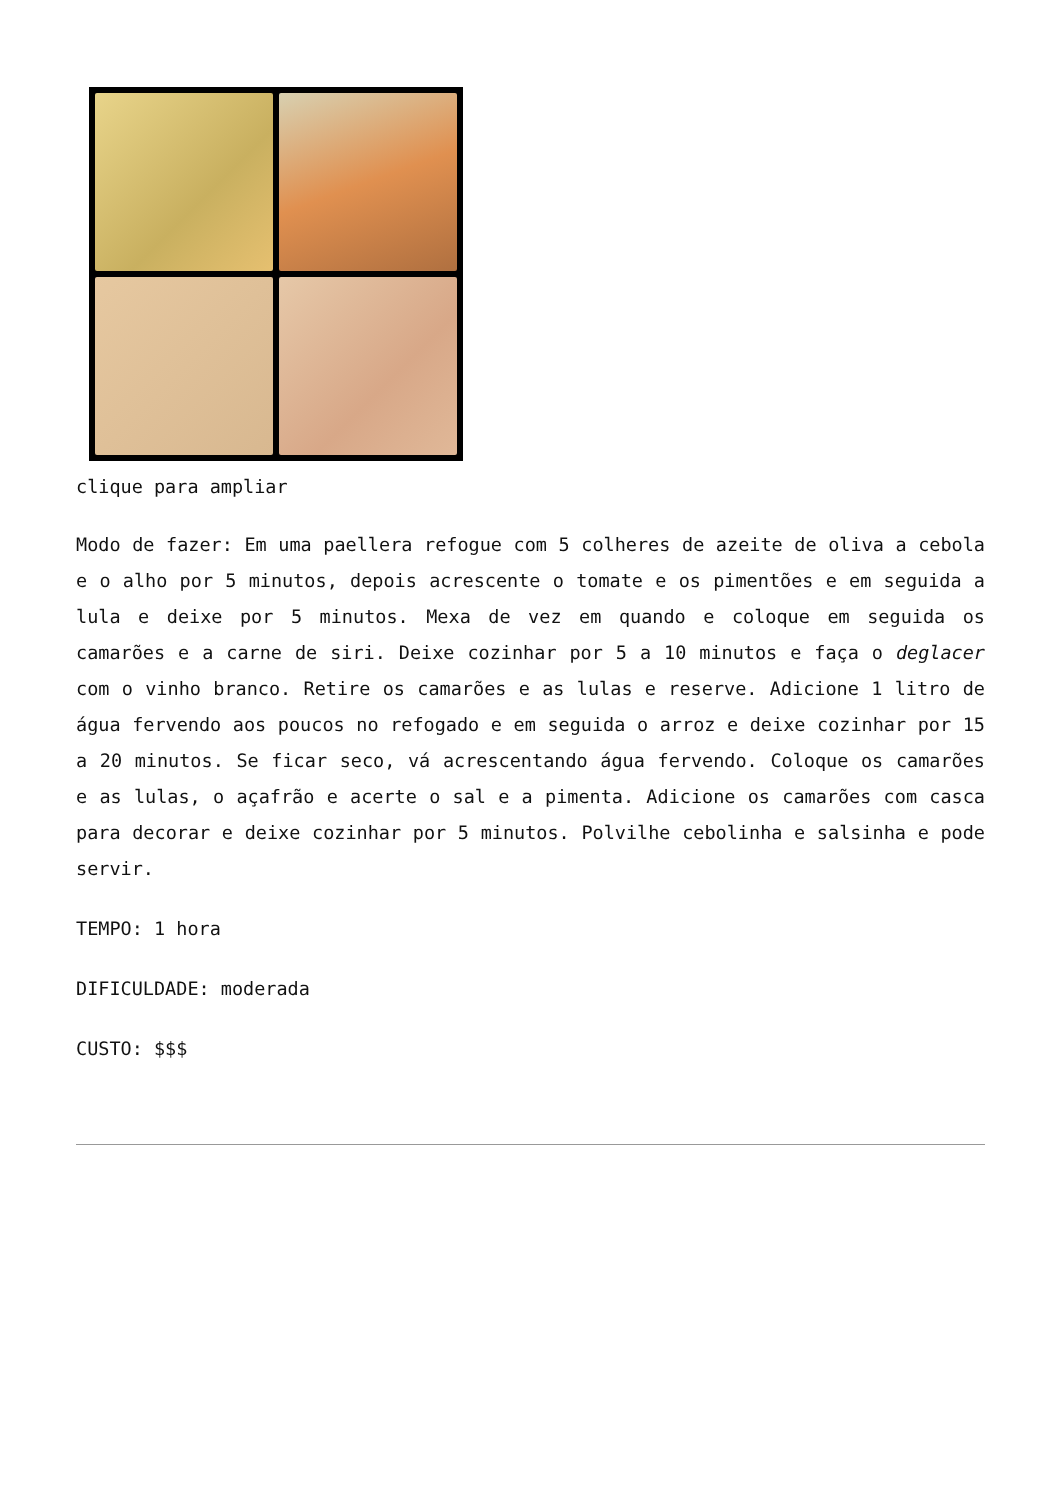clique para ampliar
Modo de fazer: Em uma paellera refogue com 5 colheres de azeite de oliva a cebola e o alho por 5 minutos, depois acrescente o tomate e os pimentões e em seguida a lula e deixe por 5 minutos. Mexa de vez em quando e coloque em seguida os camarões e a carne de siri. Deixe cozinhar por 5 a 10 minutos e faça o deglacer com o vinho branco. Retire os camarões e as lulas e reserve. Adicione 1 litro de água fervendo aos poucos no refogado e em seguida o arroz e deixe cozinhar por 15 a 20 minutos. Se ficar seco, vá acrescentando água fervendo. Coloque os camarões e as lulas, o açafrão e acerte o sal e a pimenta. Adicione os camarões com casca para decorar e deixe cozinhar por 5 minutos. Polvilhe cebolinha e salsinha e pode servir.
TEMPO: 1 hora
DIFICULDADE: moderada
CUSTO: $$$